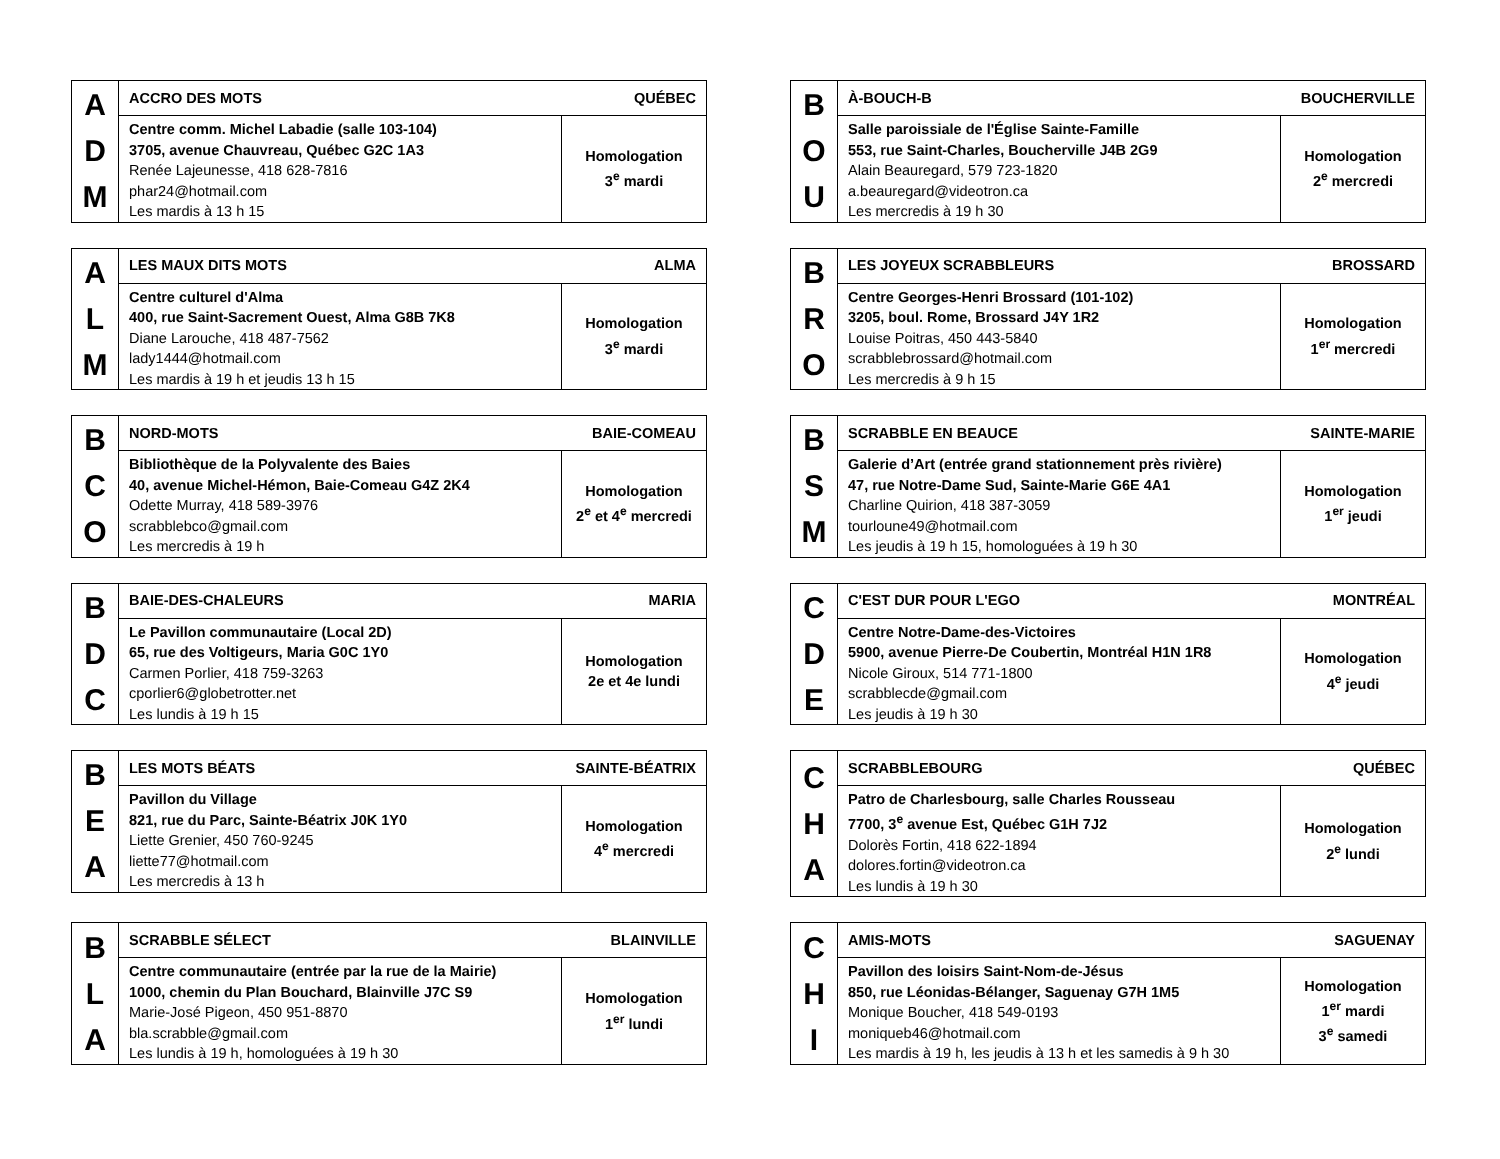| A D M | ACCRO DES MOTS | QUÉBEC |
| | Centre comm. Michel Labadie (salle 103-104) 3705, avenue Chauvreau, Québec G2C 1A3 Renée Lajeunesse, 418 628-7816 phar24@hotmail.com Les mardis à 13 h 15 | Homologation 3<sup>e</sup> mardi |
| B O U | À-BOUCH-B | BOUCHERVILLE |
| | Salle paroissiale de l'Église Sainte-Famille 553, rue Saint-Charles, Boucherville J4B 2G9 Alain Beauregard, 579 723-1820 a.beauregard@videotron.ca Les mercredis à 19 h 30 | Homologation 2<sup>e</sup> mercredi |
| A L M | LES MAUX DITS MOTS | ALMA |
| | Centre culturel d'Alma 400, rue Saint-Sacrement Ouest, Alma G8B 7K8 Diane Larouche, 418 487-7562 lady1444@hotmail.com Les mardis à 19 h et jeudis 13 h 15 | Homologation 3<sup>e</sup> mardi |
| B R O | LES JOYEUX SCRABBLEURS | BROSSARD |
| | Centre Georges-Henri Brossard (101-102) 3205, boul. Rome, Brossard J4Y 1R2 Louise Poitras, 450 443-5840 scrabblebrossard@hotmail.com Les mercredis à 9 h 15 | Homologation 1<sup>er</sup> mercredi |
| B C O | NORD-MOTS | BAIE-COMEAU |
| | Bibliothèque de la Polyvalente des Baies 40, avenue Michel-Hémon, Baie-Comeau G4Z 2K4 Odette Murray, 418 589-3976 scrabblebco@gmail.com Les mercredis à 19 h | Homologation 2<sup>e</sup> et 4<sup>e</sup> mercredi |
| B S M | SCRABBLE EN BEAUCE | SAINTE-MARIE |
| | Galerie d’Art (entrée grand stationnement près rivière) 47, rue Notre-Dame Sud, Sainte-Marie G6E 4A1 Charline Quirion, 418 387-3059 tourloune49@hotmail.com Les jeudis à 19 h 15, homologuées à 19 h 30 | Homologation 1<sup>er</sup> jeudi |
| B D C | BAIE-DES-CHALEURS | MARIA |
| | Le Pavillon communautaire (Local 2D) 65, rue des Voltigeurs, Maria G0C 1Y0 Carmen Porlier, 418 759-3263 cporlier6@globetrotter.net Les lundis à 19 h 15 | Homologation 2e et 4e lundi |
| C D E | C'EST DUR POUR L'EGO | MONTRÉAL |
| | Centre Notre-Dame-des-Victoires 5900, avenue Pierre-De Coubertin, Montréal H1N 1R8 Nicole Giroux, 514 771-1800 scrabblecde@gmail.com Les jeudis à 19 h 30 | Homologation 4<sup>e</sup> jeudi |
| B E A | LES MOTS BÉATS | SAINTE-BÉATRIX |
| | Pavillon du Village 821, rue du Parc, Sainte-Béatrix J0K 1Y0 Liette Grenier, 450 760-9245 liette77@hotmail.com Les mercredis à 13 h | Homologation 4<sup>e</sup> mercredi |
| C H A | SCRABBLEBOURG | QUÉBEC |
| | Patro de Charlesbourg, salle Charles Rousseau 7700, 3<sup>e</sup> avenue Est, Québec G1H 7J2 Dolorès Fortin, 418 622-1894 dolores.fortin@videotron.ca Les lundis à 19 h 30 | Homologation 2<sup>e</sup> lundi |
| B L A | SCRABBLE SÉLECT | BLAINVILLE |
| | Centre communautaire (entrée par la rue de la Mairie) 1000, chemin du Plan Bouchard, Blainville J7C S9 Marie-José Pigeon, 450 951-8870 bla.scrabble@gmail.com Les lundis à 19 h, homologuées à 19 h 30 | Homologation 1<sup>er</sup> lundi |
| C H I | AMIS-MOTS | SAGUENAY |
| | Pavillon des loisirs Saint-Nom-de-Jésus 850, rue Léonidas-Bélanger, Saguenay G7H 1M5 Monique Boucher, 418 549-0193 moniqueb46@hotmail.com Les mardis à 19 h, les jeudis à 13 h et les samedis à 9 h 30 | Homologation 1<sup>er</sup> mardi 3<sup>e</sup> samedi |